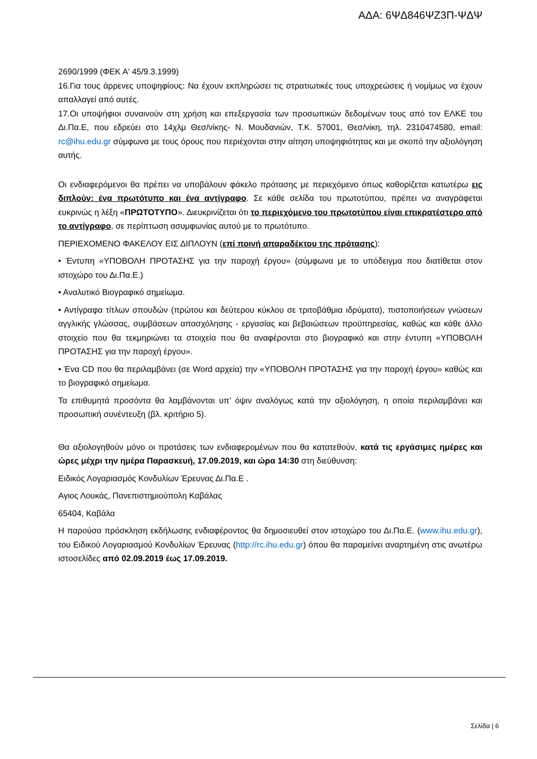ΑΔΑ: 6ΨΔ846ΨΖ3Π-ΨΔΨ
2690/1999 (ΦΕΚ Α' 45/9.3.1999)
16.Για τους άρρενες υποψηφίους: Να έχουν εκπληρώσει τις στρατιωτικές τους υποχρεώσεις ή νομίμως να έχουν απαλλαγεί από αυτές.
17.Οι υποψήφιοι συναινούν στη χρήση και επεξεργασία των προσωπικών δεδομένων τους από τον ΕΛΚΕ του Δι.Πα.Ε, που εδρεύει στο 14χλμ Θεσ/νίκης- Ν. Μουδανιών, Τ.Κ. 57001, Θεσ/νίκη, τηλ. 2310474580, email: rc@ihu.edu.gr σύμφωνα με τους όρους που περιέχονται στην αίτηση υποψηφιότητας και με σκοπό την αξιολόγηση αυτής.
Οι ενδιαφερόμενοι θα πρέπει να υποβάλουν φάκελο πρότασης με περιεχόμενο όπως καθορίζεται κατωτέρω εις διπλούν: ένα πρωτότυπο και ένα αντίγραφο. Σε κάθε σελίδα του πρωτοτύπου, πρέπει να αναγράφεται ευκρινώς η λέξη «ΠΡΩΤΟΤΥΠΟ». Διευκρινίζεται ότι το περιεχόμενο του πρωτοτύπου είναι επικρατέστερο από το αντίγραφο, σε περίπτωση ασυμφωνίας αυτού με το πρωτότυπο.
ΠΕΡΙΕΧΟΜΕΝΟ ΦΑΚΕΛΟΥ ΕΙΣ ΔΙΠΛΟΥΝ (επί ποινή απαραδέκτου της πρότασης):
• Έντυπη «ΥΠΟΒΟΛΗ ΠΡΟΤΑΣΗΣ για την παροχή έργου» (σύμφωνα με το υπόδειγμα που διατίθεται στον ιστοχώρο του Δι.Πα.Ε.)
• Αναλυτικό Βιογραφικό σημείωμα.
• Αντίγραφα τίτλων σπουδών (πρώτου και δεύτερου κύκλου σε τριτοβάθμια ιδρύματα), πιστοποιήσεων γνώσεων αγγλικής γλώσσας, συμβάσεων απασχόλησης - εργασίας και βεβαιώσεων προϋπηρεσίας, καθώς και κάθε άλλο στοιχείο που θα τεκμηριώνει τα στοιχεία που θα αναφέρονται στο βιογραφικό και στην έντυπη «ΥΠΟΒΟΛΗ ΠΡΟΤΑΣΗΣ για την παροχή έργου».
• Ένα CD που θα περιλαμβάνει (σε Word αρχεία) την «ΥΠΟΒΟΛΗ ΠΡΟΤΑΣΗΣ για την παροχή έργου» καθώς και το βιογραφικό σημείωμα.
Τα επιθυμητά προσόντα θα λαμβάνονται υπ’ όψιν αναλόγως κατά την αξιολόγηση, η οποία περιλαμβάνει και προσωπική συνέντευξη (βλ. κριτήριο 5).
Θα αξιολογηθούν μόνο οι προτάσεις των ενδιαφερομένων που θα κατατεθούν, κατά τις εργάσιμες ημέρες και ώρες μέχρι την ημέρα Παρασκευή, 17.09.2019, και ώρα 14:30 στη διεύθυνση:
Ειδικός Λογαριασμός Κονδυλίων Έρευνας Δι.Πα.Ε .
Αγιος Λουκάς, Πανεπιστημιούπολη Καβάλας
65404, Καβάλα
Η παρούσα πρόσκληση εκδήλωσης ενδιαφέροντος θα δημοσιευθεί στον ιστοχώρο του Δι.Πα.Ε. (www.ihu.edu.gr), του Ειδικού Λογαριασμού Κονδυλίων Έρευνας (http://rc.ihu.edu.gr) όπου θα παραμείνει αναρτημένη στις ανωτέρω ιστοσελίδες από 02.09.2019 έως 17.09.2019.
Σελίδα | 6